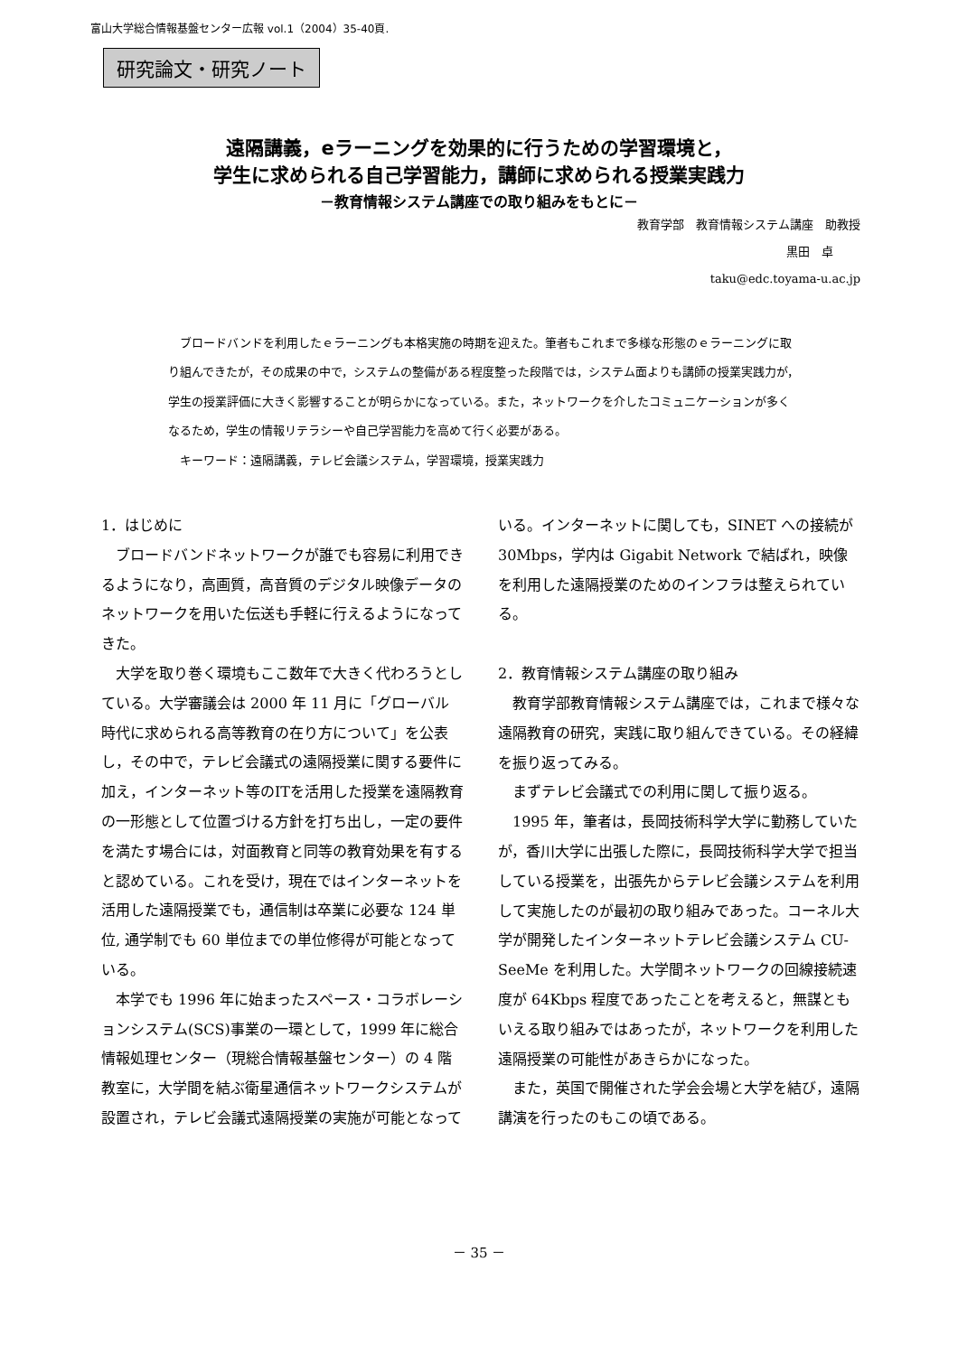富山大学総合情報基盤センター広報 vol.1（2004）35-40頁.
研究論文・研究ノート
遠隔講義，eラーニングを効果的に行うための学習環境と，
学生に求められる自己学習能力，講師に求められる授業実践力
－教育情報システム講座での取り組みをもとに－
教育学部　教育情報システム講座　助教授
黒田　卓
taku@edc.toyama-u.ac.jp
ブロードバンドを利用したｅラーニングも本格実施の時期を迎えた。筆者もこれまで多様な形態のｅラーニングに取り組んできたが，その成果の中で，システムの整備がある程度整った段階では，システム面よりも講師の授業実践力が，学生の授業評価に大きく影響することが明らかになっている。また，ネットワークを介したコミュニケーションが多くなるため，学生の情報リテラシーや自己学習能力を高めて行く必要がある。
キーワード：遠隔講義，テレビ会議システム，学習環境，授業実践力
1．はじめに
ブロードバンドネットワークが誰でも容易に利用できるようになり，高画質，高音質のデジタル映像データのネットワークを用いた伝送も手軽に行えるようになってきた。
大学を取り巻く環境もここ数年で大きく代わろうとしている。大学審議会は 2000 年 11 月に「グローバル時代に求められる高等教育の在り方について」を公表し，その中で，テレビ会議式の遠隔授業に関する要件に加え，インターネット等のITを活用した授業を遠隔教育の一形態として位置づける方針を打ち出し，一定の要件を満たす場合には，対面教育と同等の教育効果を有すると認めている。これを受け，現在ではインターネットを活用した遠隔授業でも，通信制は卒業に必要な 124 単位, 通学制でも 60 単位までの単位修得が可能となっている。
本学でも 1996 年に始まったスペース・コラボレーションシステム(SCS)事業の一環として，1999 年に総合情報処理センター（現総合情報基盤センター）の 4 階教室に，大学間を結ぶ衛星通信ネットワークシステムが設置され，テレビ会議式遠隔授業の実施が可能となっている。インターネットに関しても，SINET への接続が 30Mbps，学内は Gigabit Network で結ばれ，映像を利用した遠隔授業のためのインフラは整えられている。
2．教育情報システム講座の取り組み
教育学部教育情報システム講座では，これまで様々な遠隔教育の研究，実践に取り組んできている。その経緯を振り返ってみる。
まずテレビ会議式での利用に関して振り返る。
1995 年，筆者は，長岡技術科学大学に勤務していたが，香川大学に出張した際に，長岡技術科学大学で担当している授業を，出張先からテレビ会議システムを利用して実施したのが最初の取り組みであった。コーネル大学が開発したインターネットテレビ会議システム CU-SeeMe を利用した。大学間ネットワークの回線接続速度が 64Kbps 程度であったことを考えると，無謀ともいえる取り組みではあったが，ネットワークを利用した遠隔授業の可能性があきらかになった。
また，英国で開催された学会会場と大学を結び，遠隔講演を行ったのもこの頃である。
－ 35 －